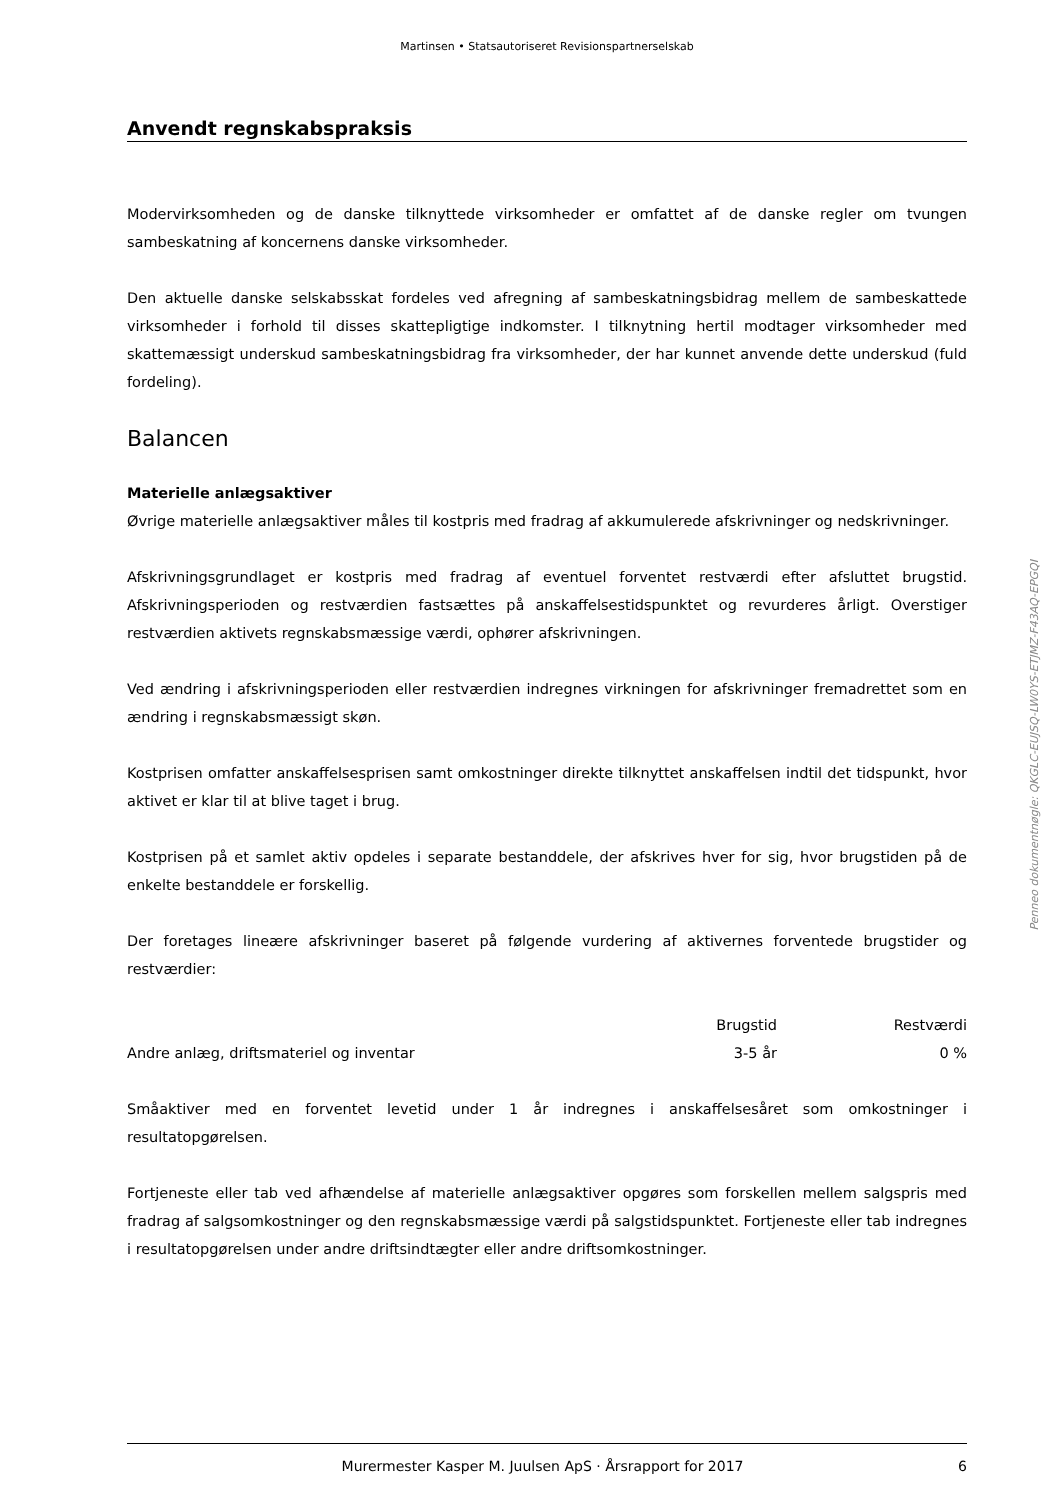Martinsen • Statsautoriseret Revisionspartnerselskab
Anvendt regnskabspraksis
Modervirksomheden og de danske tilknyttede virksomheder er omfattet af de danske regler om tvungen sambeskatning af koncernens danske virksomheder.
Den aktuelle danske selskabsskat fordeles ved afregning af sambeskatningsbidrag mellem de sambeskattede virksomheder i forhold til disses skattepligtige indkomster. I tilknytning hertil modtager virksomheder med skattemæssigt underskud sambeskatningsbidrag fra virksomheder, der har kunnet anvende dette underskud (fuld fordeling).
Balancen
Materielle anlægsaktiver
Øvrige materielle anlægsaktiver måles til kostpris med fradrag af akkumulerede afskrivninger og nedskrivninger.
Afskrivningsgrundlaget er kostpris med fradrag af eventuel forventet restværdi efter afsluttet brugstid. Afskrivningsperioden og restværdien fastsættes på anskaffelsestidspunktet og revurderes årligt. Overstiger restværdien aktivets regnskabsmæssige værdi, ophører afskrivningen.
Ved ændring i afskrivningsperioden eller restværdien indregnes virkningen for afskrivninger fremadrettet som en ændring i regnskabsmæssigt skøn.
Kostprisen omfatter anskaffelsesprisen samt omkostninger direkte tilknyttet anskaffelsen indtil det tidspunkt, hvor aktivet er klar til at blive taget i brug.
Kostprisen på et samlet aktiv opdeles i separate bestanddele, der afskrives hver for sig, hvor brugstiden på de enkelte bestanddele er forskellig.
Der foretages lineære afskrivninger baseret på følgende vurdering af aktivernes forventede brugstider og restværdier:
| | Brugstid | Restværdi |
| --- | --- | --- |
| Andre anlæg, driftsmateriel og inventar | 3-5 år | 0 % |
Småaktiver med en forventet levetid under 1 år indregnes i anskaffelsesåret som omkostninger i resultatopgørelsen.
Fortjeneste eller tab ved afhændelse af materielle anlægsaktiver opgøres som forskellen mellem salgspris med fradrag af salgsomkostninger og den regnskabsmæssige værdi på salgstidspunktet. Fortjeneste eller tab indregnes i resultatopgørelsen under andre driftsindtægter eller andre driftsomkostninger.
Penneo dokumentnøgle: QKGLC-EUJSQ-LW0YS-ETJMZ-F43AQ-EPGQI
Murermester Kasper M. Juulsen ApS · Årsrapport for 2017 6